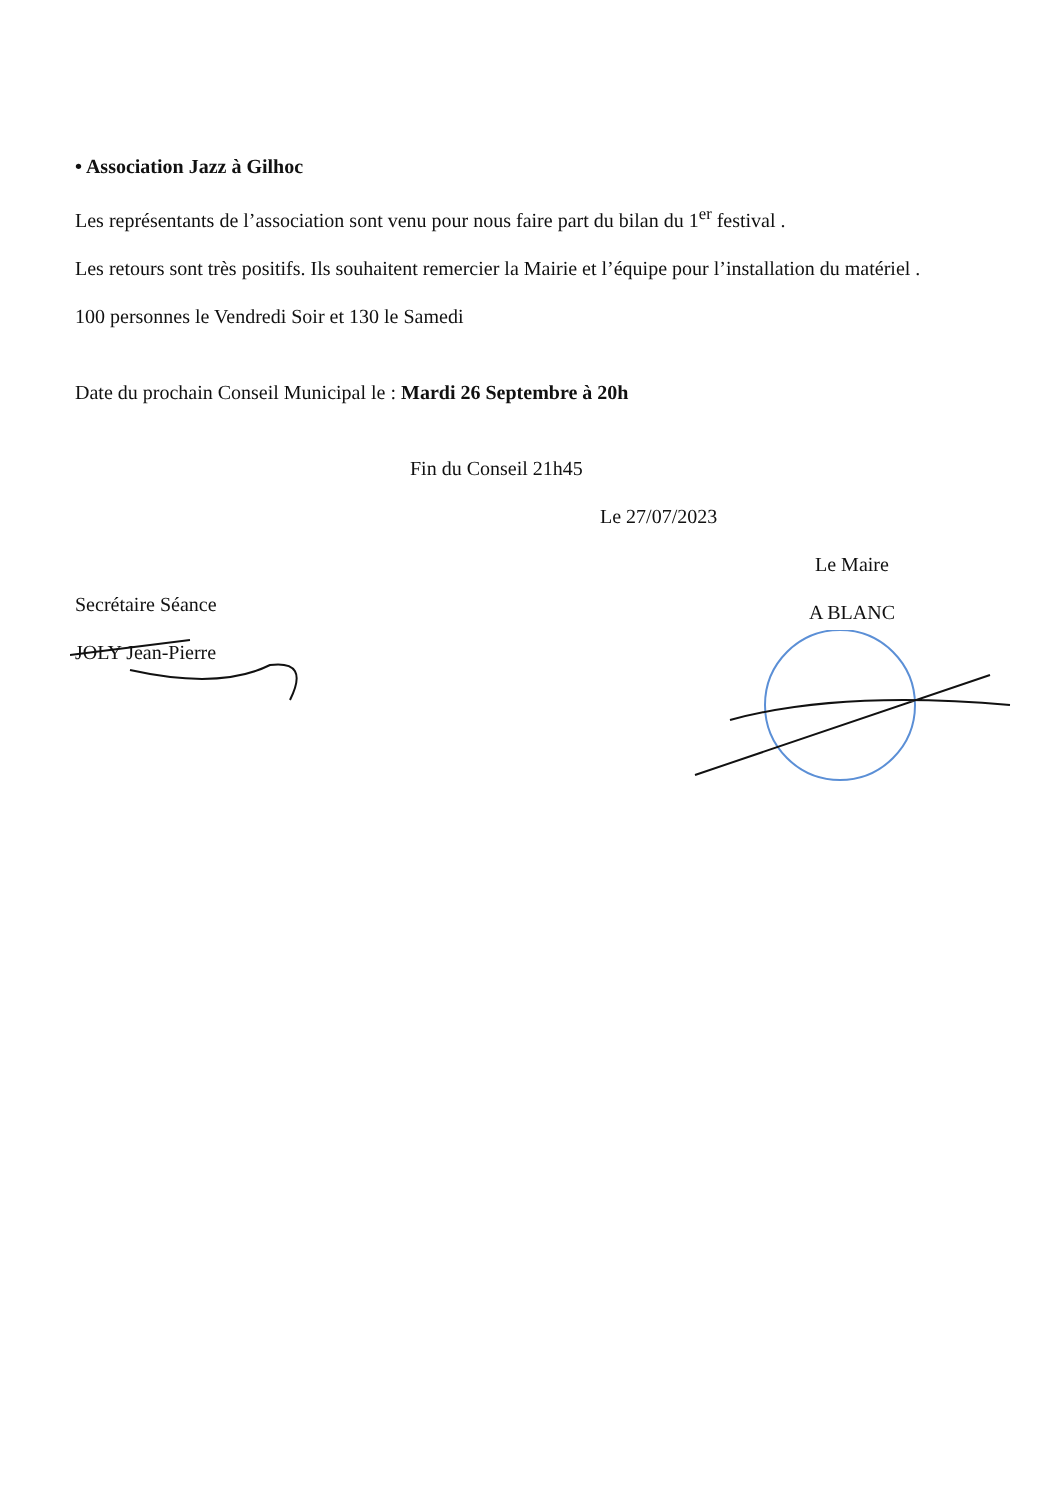• Association Jazz à Gilhoc
Les représentants de l’association sont venu pour nous faire part du bilan du 1<sup>er</sup> festival .
Les retours sont très positifs. Ils souhaitent remercier la Mairie et l’équipe pour l’installation du matériel .
100 personnes le Vendredi Soir et 130 le Samedi
Date du prochain Conseil Municipal le : Mardi 26 Septembre à 20h
Fin du Conseil 21h45
Le 27/07/2023
Secrétaire Séance
JOLY Jean-Pierre
Le Maire
A BLANC